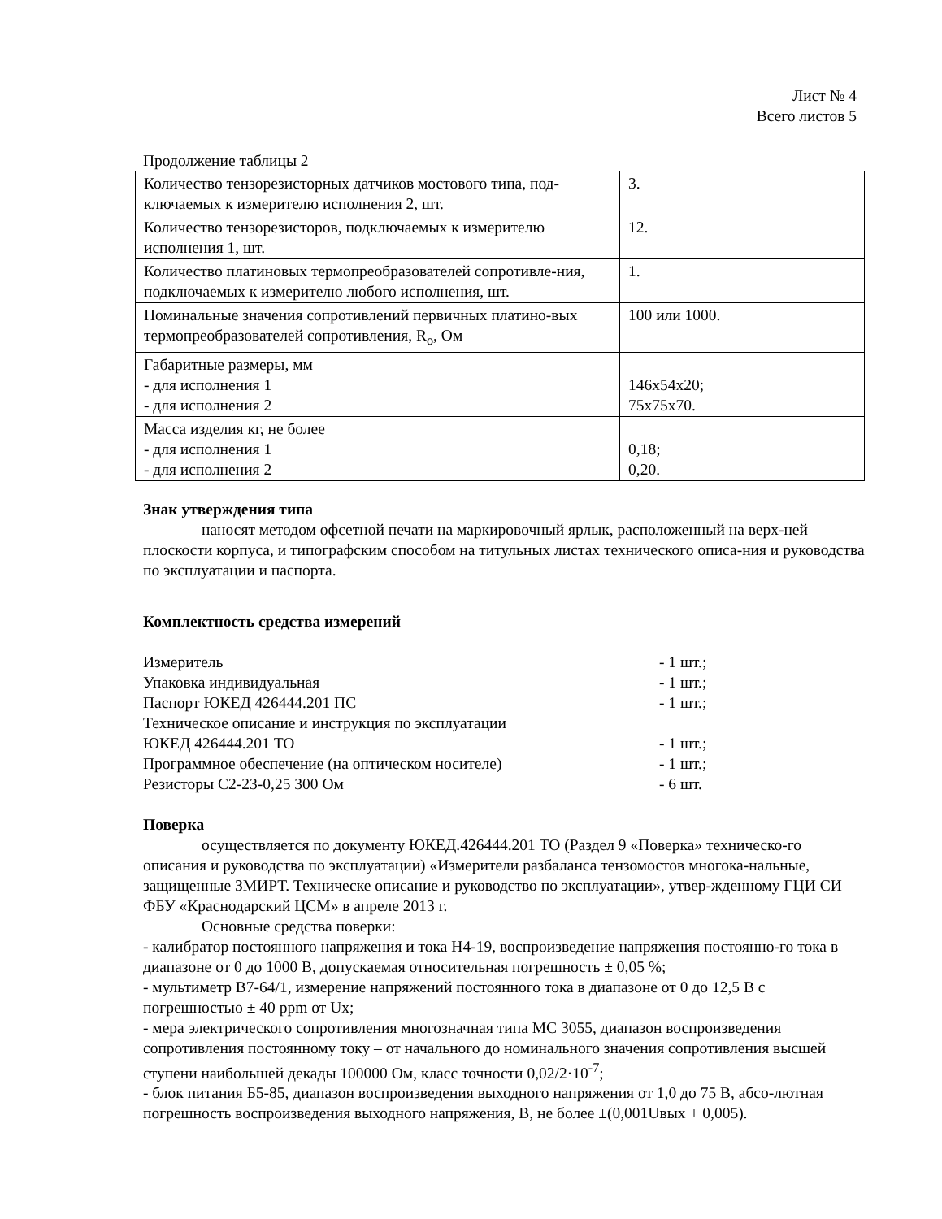Лист № 4
Всего листов 5
Продолжение таблицы 2
| Количество тензорезисторных датчиков мостового типа, под-ключаемых к измерителю исполнения 2, шт. | 3. |
| Количество тензорезисторов, подключаемых к измерителю исполнения 1, шт. | 12. |
| Количество платиновых термопреобразователей сопротивле-ния, подключаемых к измерителю любого исполнения, шт. | 1. |
| Номинальные значения сопротивлений первичных платино-вых термопреобразователей сопротивления, R<sub>o</sub>, Ом | 100 или 1000. |
| Габаритные размеры, мм - для исполнения 1 - для исполнения 2 | 146x54x20; 75x75x70. |
| Масса изделия кг, не более - для исполнения 1 - для исполнения 2 | 0,18; 0,20. |
Знак утверждения типа
наносят методом офсетной печати на маркировочный ярлык, расположенный на верх-ней плоскости корпуса, и типографским способом на титульных листах технического описа-ния и руководства по эксплуатации и паспорта.
Комплектность средства измерений
Измеритель - 1 шт.;
Упаковка индивидуальная - 1 шт.;
Паспорт ЮКЕД 426444.201 ПС - 1 шт.;
Техническое описание и инструкция по эксплуатации
ЮКЕД 426444.201 ТО - 1 шт.;
Программное обеспечение (на оптическом носителе) - 1 шт.;
Резисторы С2-23-0,25 300 Ом - 6 шт.
Поверка
осуществляется по документу ЮКЕД.426444.201 ТО (Раздел 9 «Поверка» техническо-го описания и руководства по эксплуатации) «Измерители разбаланса тензомостов многока-нальные, защищенные ЗМИРТ. Техническе описание и руководство по эксплуатации», утвер-жденному ГЦИ СИ ФБУ «Краснодарский ЦСМ» в апреле 2013 г.
Основные средства поверки:
- калибратор постоянного напряжения и тока Н4-19, воспроизведение напряжения постоянно-го тока в диапазоне от 0 до 1000 В, допускаемая относительная погрешность ± 0,05 %;
- мультиметр В7-64/1, измерение напряжений постоянного тока в диапазоне от 0 до 12,5 В с погрешностью ± 40 ppm от Ux;
- мера электрического сопротивления многозначная типа МС 3055, диапазон воспроизведения сопротивления постоянному току – от начального до номинального значения сопротивления высшей ступени наибольшей декады 100000 Ом, класс точности 0,02/2·10<sup>-7</sup>;
- блок питания Б5-85, диапазон воспроизведения выходного напряжения от 1,0 до 75 В, абсо-лютная погрешность воспроизведения выходного напряжения, В, не более ±(0,001Uвых + 0,005).